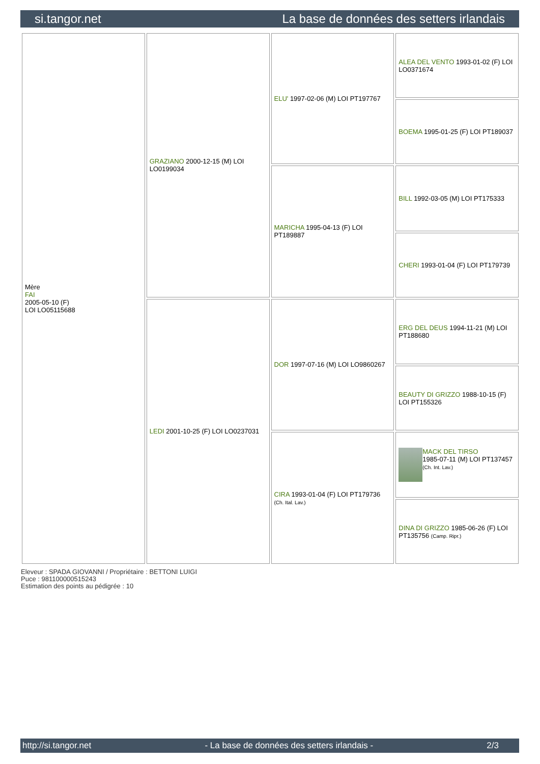si.tangor.net La base de données des setters irlandais
| Mère FAI 2005-05-10 (F) LOI LO05115688 | GRAZIANO 2000-12-15 (M) LOI LO0199034 | ELU' 1997-02-06 (M) LOI PT197767 | ALEA DEL VENTO 1993-01-02 (F) LOI LO0371674 |
| | | | BOEMA 1995-01-25 (F) LOI PT189037 |
| | | MARICHA 1995-04-13 (F) LOI PT189887 | BILL 1992-03-05 (M) LOI PT175333 |
| | | | CHERI 1993-01-04 (F) LOI PT179739 |
| | LEDI 2001-10-25 (F) LOI LO0237031 | DOR 1997-07-16 (M) LOI LO9860267 | ERG DEL DEUS 1994-11-21 (M) LOI PT188680 |
| | | | BEAUTY DI GRIZZO 1988-10-15 (F) LOI PT155326 |
| | | CIRA 1993-01-04 (F) LOI PT179736 (Ch. Ital. Lav.) | MACK DEL TIRSO 1985-07-11 (M) LOI PT137457 (Ch. Int. Lav.) |
| | | | DINA DI GRIZZO 1985-06-26 (F) LOI PT135756 (Camp. Ripr.) |
Eleveur : SPADA GIOVANNI / Propriétaire : BETTONI LUIGI
Puce : 981100000515243
Estimation des points au pédigrée : 10
http://si.tangor.net - La base de données des setters irlandais - 2/3